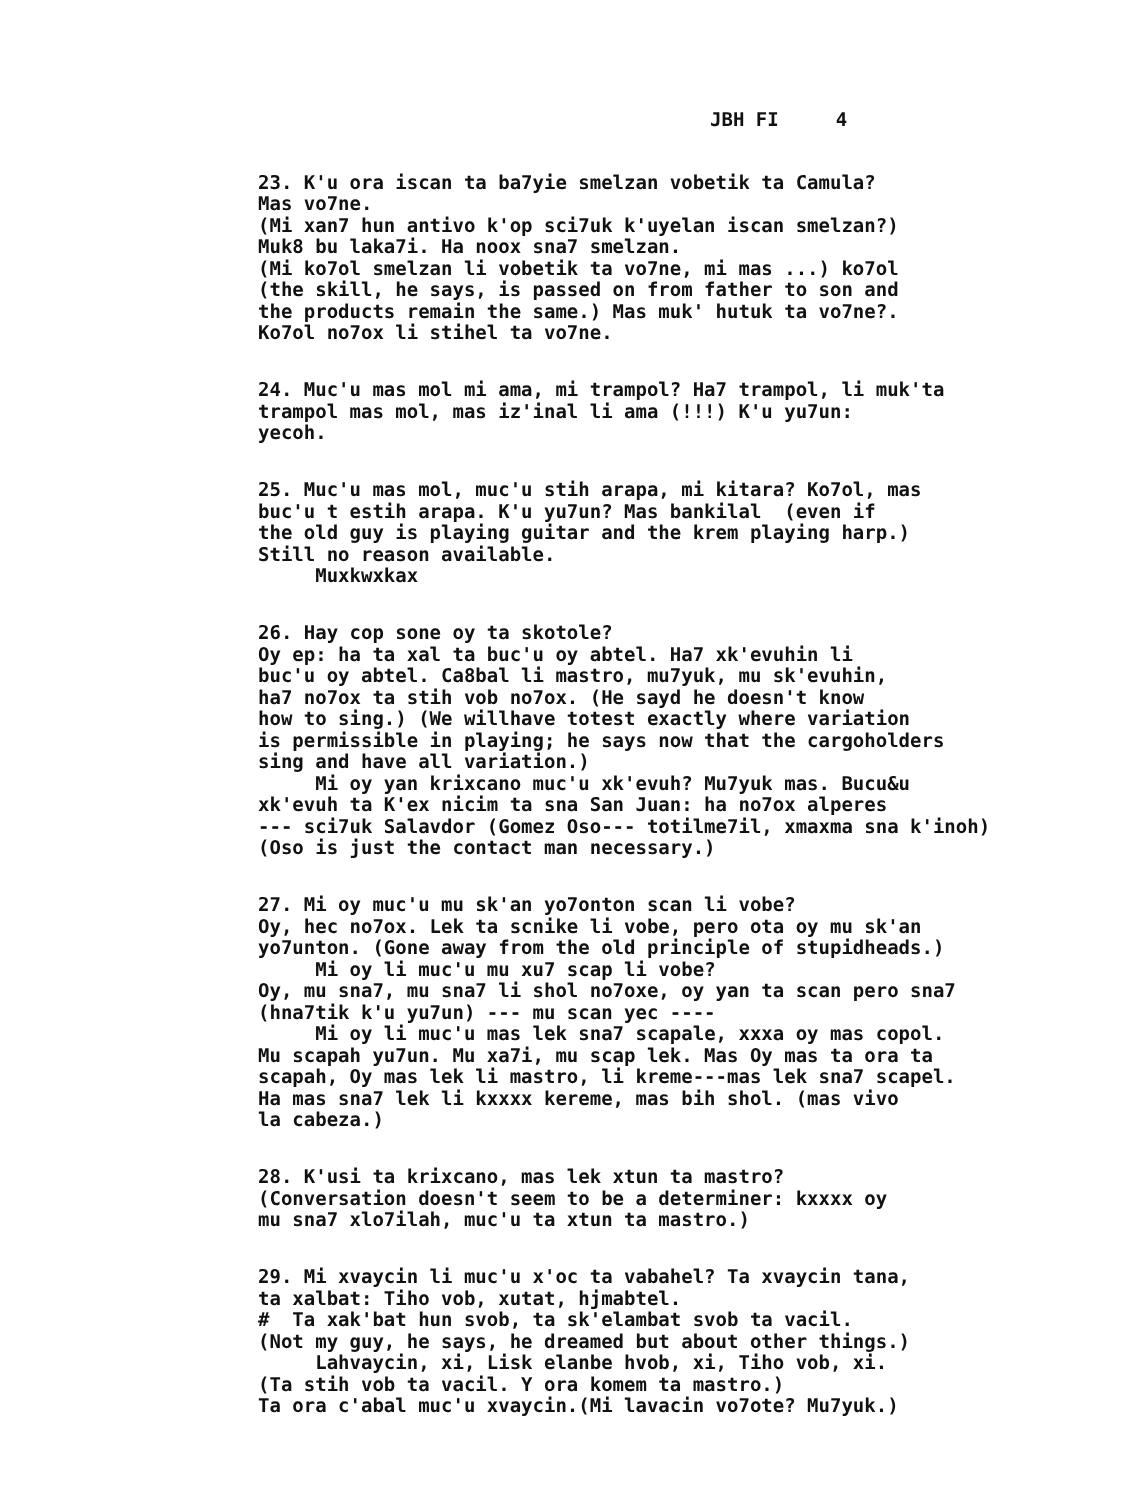JBH FI 4
23. K'u ora iscan ta ba7yie smelzan vobetik ta Camula? Mas vo7ne. (Mi xan7 hun antivo k'op sci7uk k'uyelan iscan smelzan?) Muk8 bu laka7i. Ha noox sna7 smelzan. (Mi ko7ol smelzan li vobetik ta vo7ne, mi mas ...) ko7ol (the skill, he says, is passed on from father to son and the products remain the same.) Mas muk' hutuk ta vo7ne?. Ko7ol no7ox li stihel ta vo7ne.
24. Muc'u mas mol mi ama, mi trampol? Ha7 trampol, li muk'ta trampol mas mol, mas iz'inal li ama (!!!) K'u yu7un: yecoh.
25. Muc'u mas mol, muc'u stih arapa, mi kitara? Ko7ol, mas buc'u t estih arapa. K'u yu7un? Mas bankilal (even if the old guy is playing guitar and the krem playing harp.) Still no reason available. Muxkwxkax
26. Hay cop sone oy ta skotole? Oy ep: ha ta xal ta buc'u oy abtel. Ha7 xk'evuhin li buc'u oy abtel. Ca8bal li mastro, mu7yuk, mu sk'evuhin, ha7 no7ox ta stih vob no7ox. (He sayd he doesn't know how to sing.) (We willhave totest exactly where variation is permissible in playing; he says now that the cargoholders sing and have all variation.) Mi oy yan krixcano muc'u xk'evuh? Mu7yuk mas. Bucu&u xk'evuh ta K'ex nicim ta sna San Juan: ha no7ox alperes --- sci7uk Salavdor (Gomez Oso--- totilme7il, xmaxma sna k'inoh) (Oso is just the contact man necessary.)
27. Mi oy muc'u mu sk'an yo7onton scan li vobe? Oy, hec no7ox. Lek ta scnike li vobe, pero ota oy mu sk'an yo7unton. (Gone away from the old principle of stupidheads.) Mi oy li muc'u mu xu7 scap li vobe? Oy, mu sna7, mu sna7 li shol no7oxe, oy yan ta scan pero sna7 (hna7tik k'u yu7un) --- mu scan yec ---- Mi oy li muc'u mas lek sna7 scapale, xxxa oy mas copol. Mu scapah yu7un. Mu xa7i, mu scap lek. Mas Oy mas ta ora ta scapah, Oy mas lek li mastro, li kreme---mas lek sna7 scapel. Ha mas sna7 lek li kxxxx kereme, mas bih shol. (mas vivo la cabeza.)
28. K'usi ta krixcano, mas lek xtun ta mastro? (Conversation doesn't seem to be a determiner: kxxxx oy mu sna7 xlo7ilah, muc'u ta xtun ta mastro.)
29. Mi xvaycin li muc'u x'oc ta vabahel? Ta xvaycin tana, ta xalbat: Tiho vob, xutat, hjmabtel. # Ta xak'bat hun svob, ta sk'elambat svob ta vacil. (Not my guy, he says, he dreamed but about other things.) Lahvaycin, xi, Lisk elanbe hvob, xi, Tiho vob, xi. (Ta stih vob ta vacil. Y ora komem ta mastro.) Ta ora c'abal muc'u xvaycin.(Mi lavacin vo7ote? Mu7yuk.)